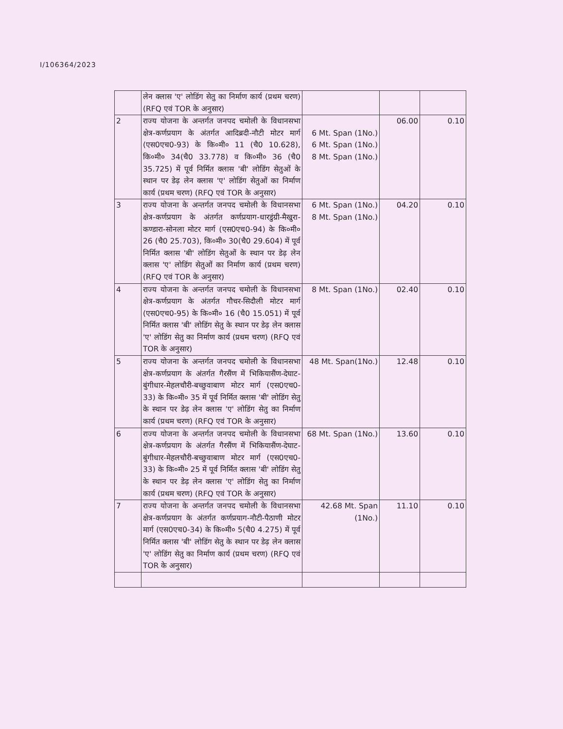I/106364/2023
| | लेन क्लास 'ए' लोडिंग सेतु का निर्माण कार्य (प्रथम चरण) (RFQ एवं TOR के अनुसार) | | | |
| 2 | राज्य योजना के अन्तर्गत जनपद चमोली के विधानसभा क्षेत्र-कर्णप्रयाग के अंतर्गत आदिब्रदी-नौटी मोटर मार्ग (एस0एच0-93) के कि०मी० 11 (चै0 10.628), कि०मी० 34(चै0 33.778) व कि०मी० 36 (चै0 35.725) में पूर्व निर्मित क्लास 'बी' लोडिंग सेतुओं के स्थान पर डेढ़ लेन क्लास 'ए' लोडिंग सेतुओं का निर्माण कार्य (प्रथम चरण) (RFQ एवं TOR के अनुसार) | 6 Mt. Span (1No.) 6 Mt. Span (1No.) 8 Mt. Span (1No.) | 06.00 | 0.10 |
| 3 | राज्य योजना के अन्तर्गत जनपद चमोली के विधानसभा क्षेत्र-कर्णप्रयाग के अंतर्गत कर्णप्रयाग-धारडुंग्री-मैखुरा-कण्डारा-सोनला मोटर मार्ग (एस0एच0-94) के कि०मी० 26 (चै0 25.703), कि०मी० 30(चै0 29.604) में पूर्व निर्मित क्लास 'बी' लोडिंग सेतुओं के स्थान पर डेढ़ लेन क्लास 'ए' लोडिंग सेतुओं का निर्माण कार्य (प्रथम चरण) (RFQ एवं TOR के अनुसार) | 6 Mt. Span (1No.) 8 Mt. Span (1No.) | 04.20 | 0.10 |
| 4 | राज्य योजना के अन्तर्गत जनपद चमोली के विधानसभा क्षेत्र-कर्णप्रयाग के अंतर्गत गौचर-सिदौली मोटर मार्ग (एस0एच0-95) के कि०मी० 16 (चै0 15.051) में पूर्व निर्मित क्लास 'बी' लोडिंग सेतु के स्थान पर डेढ़ लेन क्लास 'ए' लोडिंग सेतु का निर्माण कार्य (प्रथम चरण) (RFQ एवं TOR के अनुसार) | 8 Mt. Span (1No.) | 02.40 | 0.10 |
| 5 | राज्य योजना के अन्तर्गत जनपद चमोली के विधानसभा क्षेत्र-कर्णप्रयाग के अंतर्गत गैरसैंण में भिकियासैंण-देघाट-बुंगीधार-मेहलचौरी-बच्छुवाबाण मोटर मार्ग (एस0एच0-33) के कि०मी० 35 में पूर्व निर्मित क्लास 'बी' लोडिंग सेतु के स्थान पर डेढ़ लेन क्लास 'ए' लोडिंग सेतु का निर्माण कार्य (प्रथम चरण) (RFQ एवं TOR के अनुसार) | 48 Mt. Span(1No.) | 12.48 | 0.10 |
| 6 | राज्य योजना के अन्तर्गत जनपद चमोली के विधानसभा क्षेत्र-कर्णप्रयाग के अंतर्गत गैरसैंण में भिकियासैंण-देघाट-बुंगीधार-मेहलचौरी-बच्छुवाबाण मोटर मार्ग (एस0एच0-33) के कि०मी० 25 में पूर्व निर्मित क्लास 'बी' लोडिंग सेतु के स्थान पर डेढ़ लेन क्लास 'ए' लोडिंग सेतु का निर्माण कार्य (प्रथम चरण) (RFQ एवं TOR के अनुसार) | 68 Mt. Span (1No.) | 13.60 | 0.10 |
| 7 | राज्य योजना के अन्तर्गत जनपद चमोली के विधानसभा क्षेत्र-कर्णप्रयाग के अंतर्गत कर्णप्रयाग-नौटी-पैठाणी मोटर मार्ग (एस0एच0-34) के कि०मी० 5(चै0 4.275) में पूर्व निर्मित क्लास 'बी' लोडिंग सेतु के स्थान पर डेढ़ लेन क्लास 'ए' लोडिंग सेतु का निर्माण कार्य (प्रथम चरण) (RFQ एवं TOR के अनुसार) | 42.68 Mt. Span (1No.) | 11.10 | 0.10 |